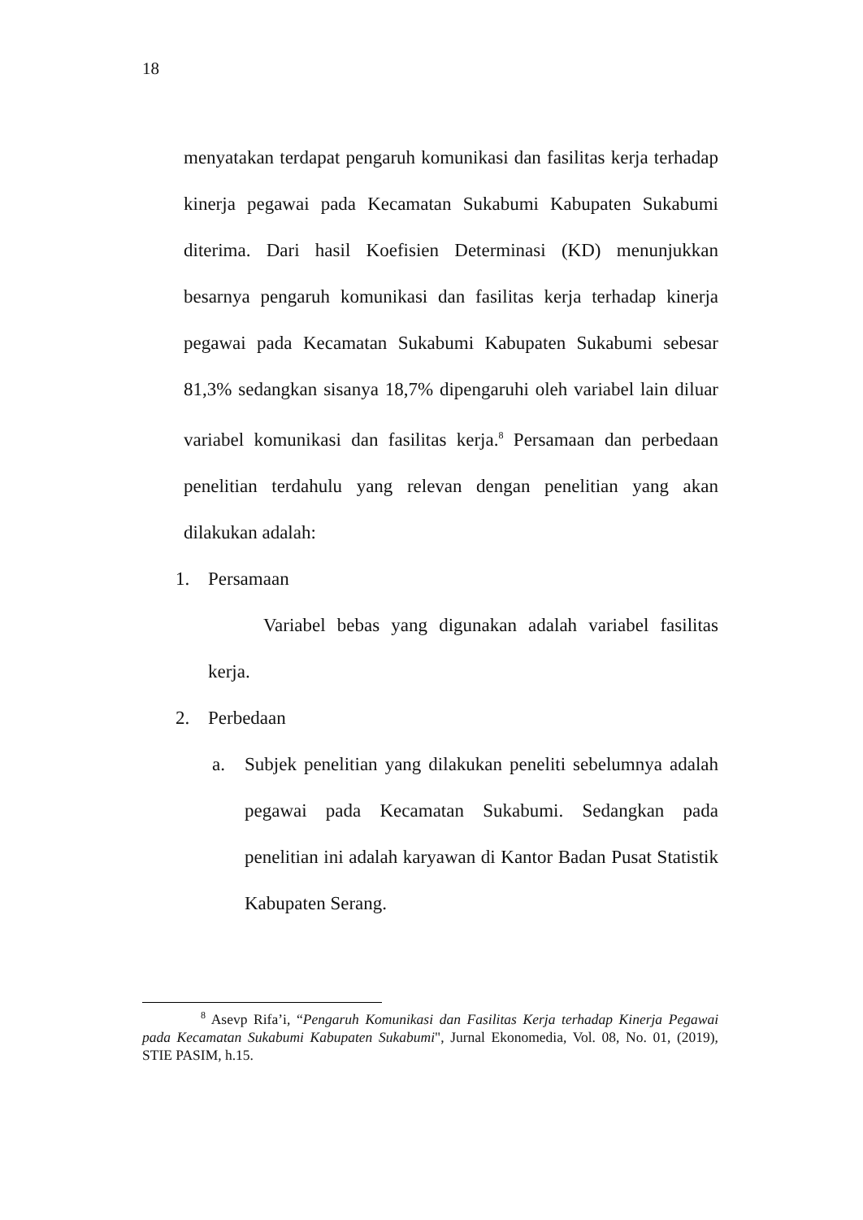18
menyatakan terdapat pengaruh komunikasi dan fasilitas kerja terhadap kinerja pegawai pada Kecamatan Sukabumi Kabupaten Sukabumi diterima. Dari hasil Koefisien Determinasi (KD) menunjukkan besarnya pengaruh komunikasi dan fasilitas kerja terhadap kinerja pegawai pada Kecamatan Sukabumi Kabupaten Sukabumi sebesar 81,3% sedangkan sisanya 18,7% dipengaruhi oleh variabel lain diluar variabel komunikasi dan fasilitas kerja.<sup>8</sup> Persamaan dan perbedaan penelitian terdahulu yang relevan dengan penelitian yang akan dilakukan adalah:
1. Persamaan
Variabel bebas yang digunakan adalah variabel fasilitas kerja.
2. Perbedaan
a. Subjek penelitian yang dilakukan peneliti sebelumnya adalah pegawai pada Kecamatan Sukabumi. Sedangkan pada penelitian ini adalah karyawan di Kantor Badan Pusat Statistik Kabupaten Serang.
<sup>8</sup> Asevp Rifa’i, “Pengaruh Komunikasi dan Fasilitas Kerja terhadap Kinerja Pegawai pada Kecamatan Sukabumi Kabupaten Sukabumi", Jurnal Ekonomedia, Vol. 08, No. 01, (2019), STIE PASIM, h.15.